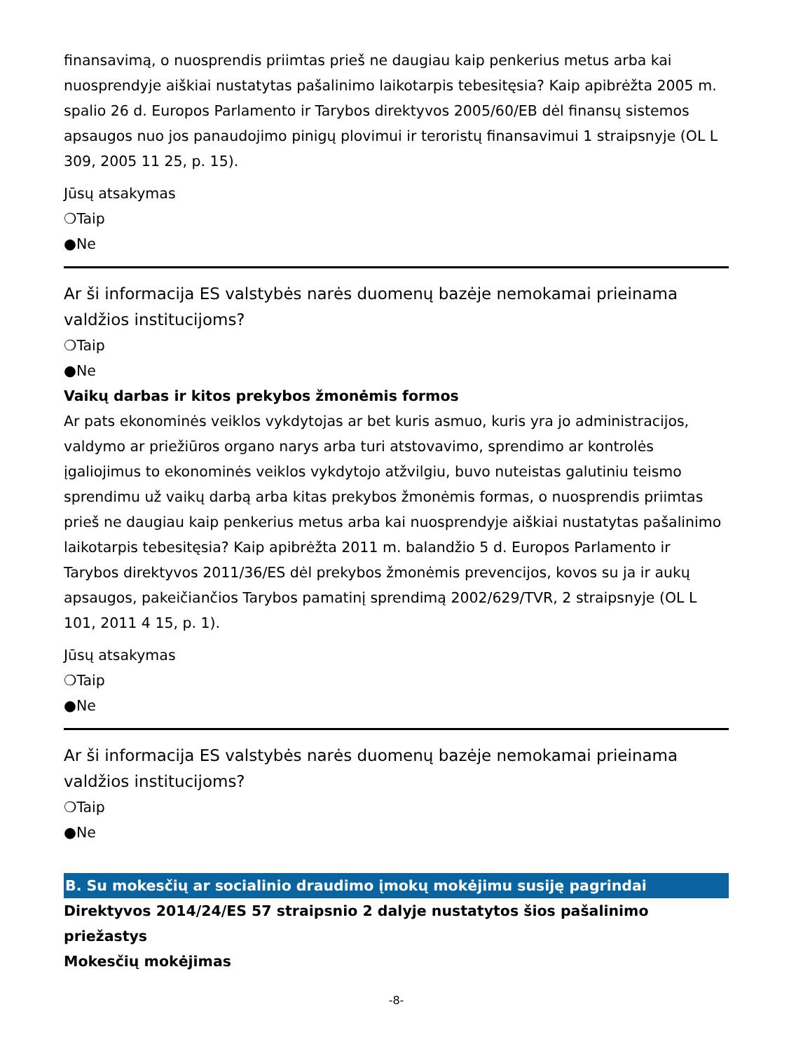finansavimą, o nuosprendis priimtas prieš ne daugiau kaip penkerius metus arba kai nuosprendyje aiškiai nustatytas pašalinimo laikotarpis tebesitęsia? Kaip apibrėžta 2005 m. spalio 26 d. Europos Parlamento ir Tarybos direktyvos 2005/60/EB dėl finansų sistemos apsaugos nuo jos panaudojimo pinigų plovimui ir teroristų finansavimui 1 straipsnyje (OL L 309, 2005 11 25, p. 15).
Jūsų atsakymas
❍Taip
●Ne
Ar ši informacija ES valstybės narės duomenų bazėje nemokamai prieinama valdžios institucijoms?
❍Taip
●Ne
Vaikų darbas ir kitos prekybos žmonėmis formos
Ar pats ekonominės veiklos vykdytojas ar bet kuris asmuo, kuris yra jo administracijos, valdymo ar priežiūros organo narys arba turi atstovavimo, sprendimo ar kontrolės įgaliojimus to ekonominės veiklos vykdytojo atžvilgiu, buvo nuteistas galutiniu teismo sprendimu už vaikų darbą arba kitas prekybos žmonėmis formas, o nuosprendis priimtas prieš ne daugiau kaip penkerius metus arba kai nuosprendyje aiškiai nustatytas pašalinimo laikotarpis tebesitęsia? Kaip apibrėžta 2011 m. balandžio 5 d. Europos Parlamento ir Tarybos direktyvos 2011/36/ES dėl prekybos žmonėmis prevencijos, kovos su ja ir aukų apsaugos, pakeičiančios Tarybos pamatinį sprendimą 2002/629/TVR, 2 straipsnyje (OL L 101, 2011 4 15, p. 1).
Jūsų atsakymas
❍Taip
●Ne
Ar ši informacija ES valstybės narės duomenų bazėje nemokamai prieinama valdžios institucijoms?
❍Taip
●Ne
B. Su mokesčių ar socialinio draudimo įmokų mokėjimu susiję pagrindai
Direktyvos 2014/24/ES 57 straipsnio 2 dalyje nustatytos šios pašalinimo priežastys
Mokesčių mokėjimas
-8-